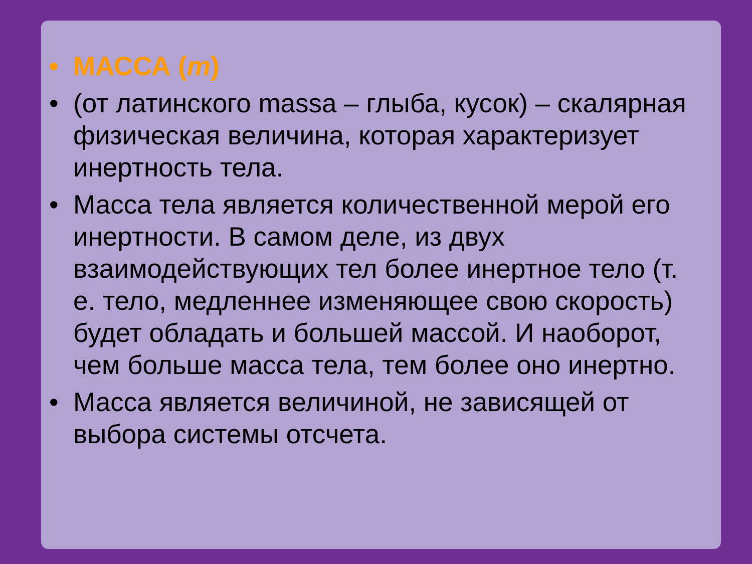• МАССА (m)
• (от латинского massa – глыба, кусок) – скалярная физическая величина, которая характеризует инертность тела.
• Масса тела является количественной мерой его инертности. В самом деле, из двух взаимодействующих тел более инертное тело (т. е. тело, медленнее изменяющее свою скорость) будет обладать и большей массой. И наоборот, чем больше масса тела, тем более оно инертно.
• Масса является величиной, не зависящей от выбора системы отсчета.